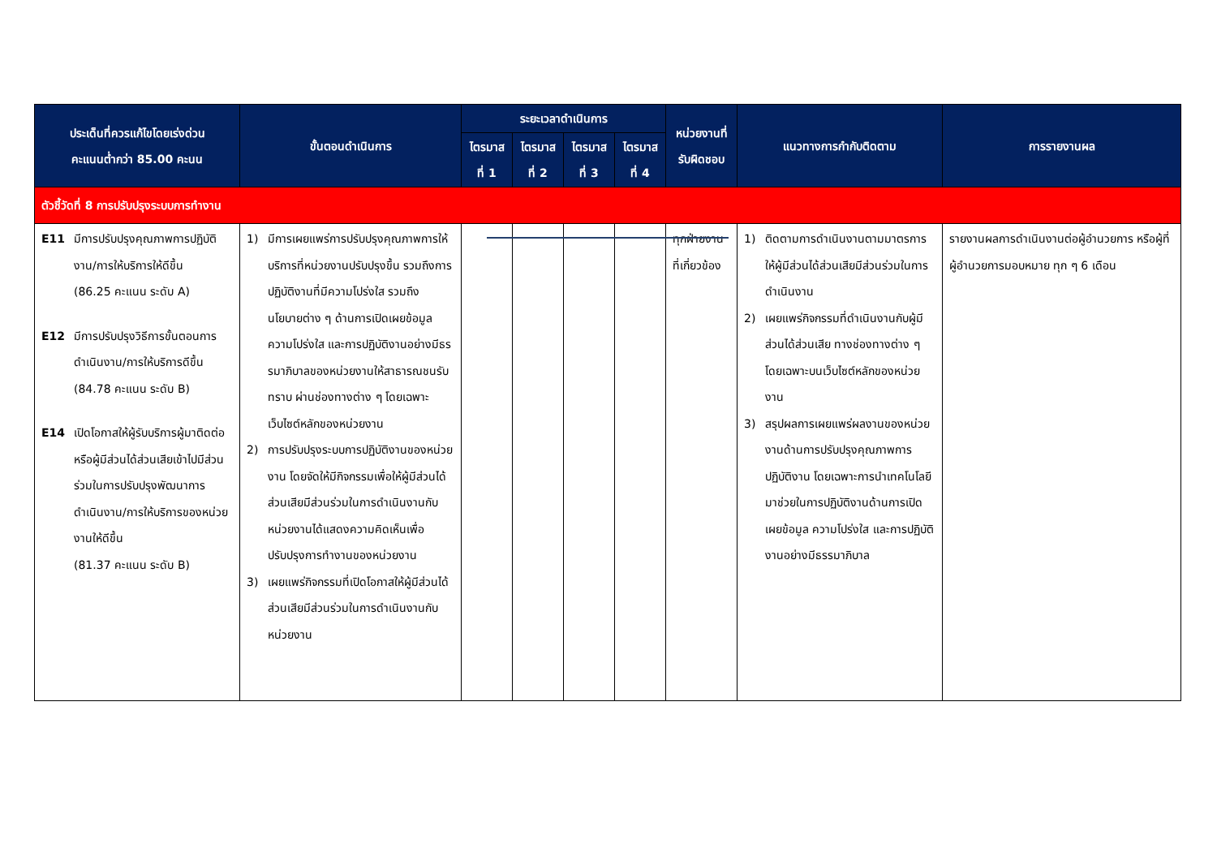| ประเด็นที่ควรแก้ไขโดยเร่งด่วน คะแนนต่ำกว่า 85.00 คะนน | ขั้นตอนดำเนินการ | ระยะเวลาดำเนินการ | | | | หน่วยงานที่ รับผิดชอบ | แนวทางการกำกับติดตาม | การรายงานผล |
| --- | --- | --- | --- | --- | --- | --- | --- | --- |
| | | ไตรมาส ที่ 1 | ไตรมาส ที่ 2 | ไตรมาส ที่ 3 | ไตรมาส ที่ 4 | | | |
| ตัวชี้วัดที่ 8 การปรับปรุงระบบการทำงาน | | | | | | | | |
| E11 มีการปรับปรุงคุณภาพการปฏิบัติงาน/การให้บริการให้ดีขึ้น (86.25 คะแนน ระดับ A) E12 มีการปรับปรุงวิธีการขั้นตอนการดำเนินงาน/การให้บริการดีขึ้น (84.78 คะแนน ระดับ B) E14 เปิดโอกาสให้ผู้รับบริการผู้มาติดต่อ หรือผู้มีส่วนได้ส่วนเสียเข้าไปมีส่วนร่วมในการปรับปรุงพัฒนาการดำเนินงาน/การให้บริการของหน่วยงานให้ดีขึ้น (81.37 คะแนน ระดับ B) | 1) มีการเผยแพร่การปรับปรุงคุณภาพการให้บริการที่หน่วยงานปรับปรุงขึ้น รวมถึงการปฏิบัติงานที่มีความโปร่งใส รวมถึงนโยบายต่าง ๆ ด้านการเปิดเผยข้อมูล ความโปร่งใส และการปฏิบัติงานอย่างมีธรรมาภิบาลของหน่วยงานให้สาธารณชนรับทราบ ผ่านช่องทางต่าง ๆ โดยเฉพาะเว็บไซต์หลักของหน่วยงาน 2) การปรับปรุงระบบการปฏิบัติงานของหน่วยงาน โดยจัดให้มีกิจกรรมเพื่อให้ผู้มีส่วนได้ส่วนเสียมีส่วนร่วมในการดำเนินงานกับหน่วยงานได้แสดงความคิดเห็นเพื่อปรับปรุงการทำงานของหน่วยงาน 3) เผยแพร่กิจกรรมที่เปิดโอกาสให้ผู้มีส่วนได้ส่วนเสียมีส่วนร่วมในการดำเนินงานกับหน่วยงาน | | | | | ทุกฝ่ายงานที่เกี่ยวข้อง | 1) ติดตามการดำเนินงานตามมาตรการให้ผู้มีส่วนได้ส่วนเสียมีส่วนร่วมในการดำเนินงาน 2) เผยแพร่กิจกรรมที่ดำเนินงานกับผู้มีส่วนได้ส่วนเสีย ทางช่องทางต่าง ๆ โดยเฉพาะบนเว็บไซต์หลักของหน่วยงาน 3) สรุปผลการเผยแพร่ผลงานของหน่วยงานด้านการปรับปรุงคุณภาพการปฏิบัติงาน โดยเฉพาะการนำเทคโนโลยีมาช่วยในการปฏิบัติงานด้านการเปิดเผยข้อมูล ความโปร่งใส และการปฏิบัติงานอย่างมีธรรมาภิบาล | รายงานผลการดำเนินงานต่อผู้อำนวยการ หรือผู้ที่ผู้อำนวยการมอบหมาย ทุก ๆ 6 เดือน |